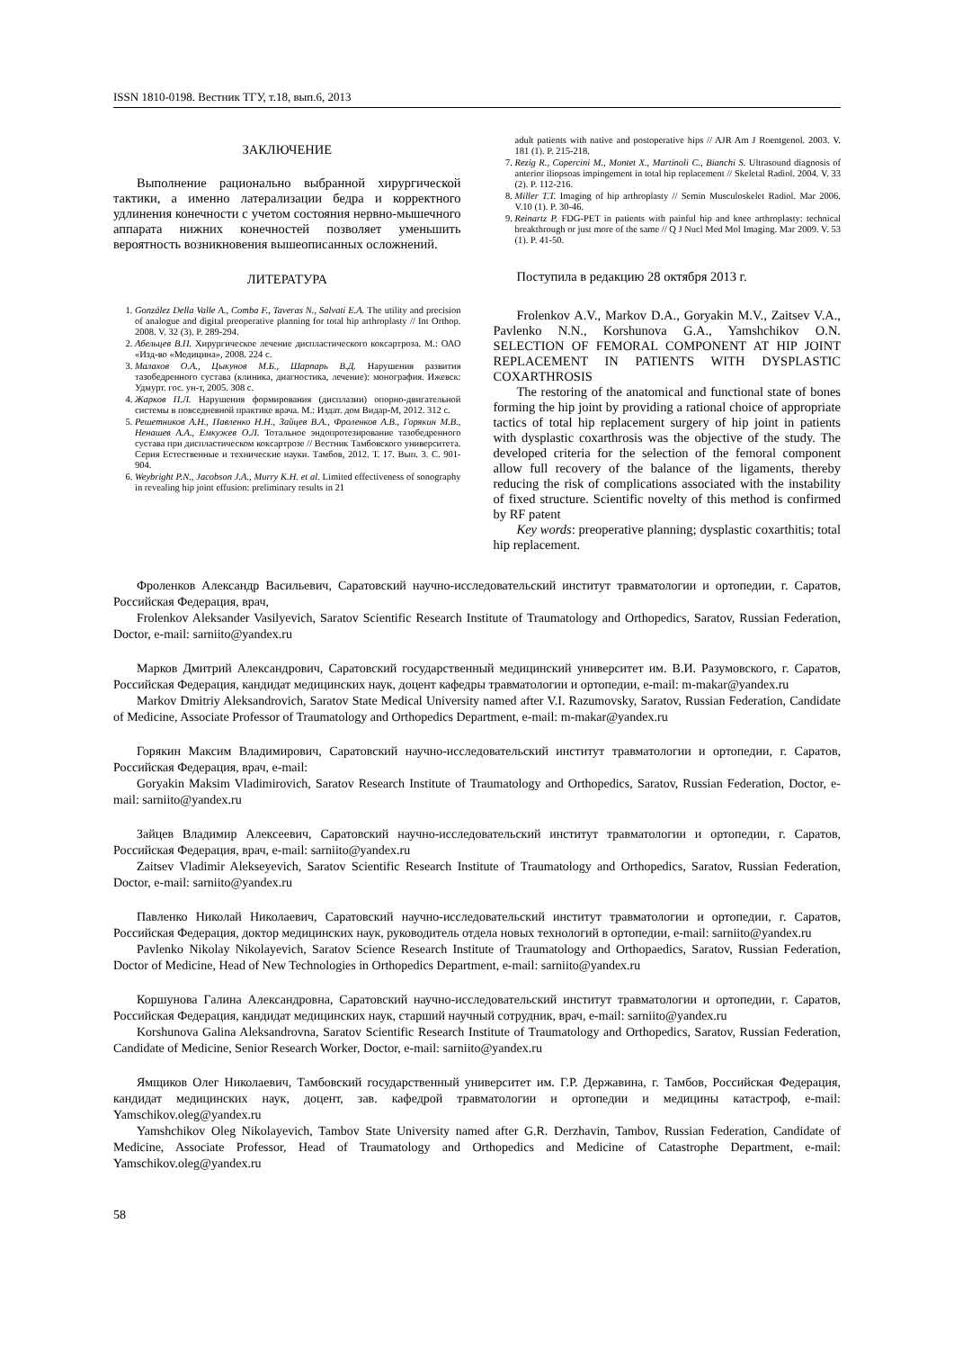ISSN 1810-0198. Вестник ТГУ, т.18, вып.6, 2013
ЗАКЛЮЧЕНИЕ
Выполнение рационально выбранной хирургической тактики, а именно латерализации бедра и корректного удлинения конечности с учетом состояния нервно-мышечного аппарата нижних конечностей позволяет уменьшить вероятность возникновения вышеописанных осложнений.
ЛИТЕРАТУРА
1. González Della Valle A., Comba F., Taveras N., Salvati E.A. The utility and precision of analogue and digital preoperative planning for total hip arthroplasty // Int Orthop. 2008. V. 32 (3). P. 289-294.
2. Абельцев В.П. Хирургическое лечение диспластического коксартроза. М.: ОАО «Изд-во «Медицина», 2008. 224 с.
3. Малахов О.А., Цыкунов М.Б., Шарпарь В.Д. Нарушения развития тазобедренного сустава (клиника, диагностика, лечение): монография. Ижевск: Удмурт. гос. ун-т, 2005. 308 с.
4. Жарков П.Л. Нарушения формирования (дисплазии) опорно-двигательной системы в повседневной практике врача. М.: Издат. дом Видар-М, 2012. 312 с.
5. Решетников А.Н., Павленко Н.Н., Зайцев В.А., Фроленков А.В., Горякин М.В., Ненашев А.А., Емкужев О.Л. Тотальное эндопротезирование тазобедренного сустава при диспластическом коксартрозе // Вестник Тамбовского университета. Серия Естественные и технические науки. Тамбов, 2012. Т. 17. Вып. 3. С. 901-904.
6. Weybright P.N., Jacobson J.A., Murry K.H. et al. Limited effectiveness of sonography in revealing hip joint effusion: preliminary results in 21
adult patients with native and postoperative hips // AJR Am J Roentgenol. 2003. V. 181 (1). P. 215-218.
7. Rezig R., Copercini M., Montet X., Martinoli C., Bianchi S. Ultrasound diagnosis of anterior iliopsoas impingement in total hip replacement // Skeletal Radiol. 2004. V. 33 (2). P. 112-216.
8. Miller T.T. Imaging of hip arthroplasty // Semin Musculoskelet Radiol. Mar 2006. V.10 (1). P. 30-46.
9. Reinartz P. FDG-PET in patients with painful hip and knee arthroplasty: technical breakthrough or just more of the same // Q J Nucl Med Mol Imaging. Mar 2009. V. 53 (1). P. 41-50.
Поступила в редакцию 28 октября 2013 г.
Frolenkov A.V., Markov D.A., Goryakin M.V., Zaitsev V.A., Pavlenko N.N., Korshunova G.A., Yamshchikov O.N. SELECTION OF FEMORAL COMPONENT AT HIP JOINT REPLACEMENT IN PATIENTS WITH DYSPLASTIC COXARTHROSIS
The restoring of the anatomical and functional state of bones forming the hip joint by providing a rational choice of appropriate tactics of total hip replacement surgery of hip joint in patients with dysplastic coxarthrosis was the objective of the study. The developed criteria for the selection of the femoral component allow full recovery of the balance of the ligaments, thereby reducing the risk of complications associated with the instability of fixed structure. Scientific novelty of this method is confirmed by RF patent
Key words: preoperative planning; dysplastic coxarthitis; total hip replacement.
Фроленков Александр Васильевич, Саратовский научно-исследовательский институт травматологии и ортопедии, г. Саратов, Российская Федерация, врач,
Frolenkov Aleksander Vasilyevich, Saratov Scientific Research Institute of Traumatology and Orthopedics, Saratov, Russian Federation, Doctor, e-mail: sarniito@yandex.ru
Марков Дмитрий Александрович, Саратовский государственный медицинский университет им. В.И. Разумовского, г. Саратов, Российская Федерация, кандидат медицинских наук, доцент кафедры травматологии и ортопедии, e-mail: m-makar@yandex.ru
Markov Dmitriy Aleksandrovich, Saratov State Medical University named after V.I. Razumovsky, Saratov, Russian Federation, Candidate of Medicine, Associate Professor of Traumatology and Orthopedics Department, e-mail: m-makar@yandex.ru
Горякин Максим Владимирович, Саратовский научно-исследовательский институт травматологии и ортопедии, г. Саратов, Российская Федерация, врач, e-mail:
Goryakin Maksim Vladimirovich, Saratov Research Institute of Traumatology and Orthopedics, Saratov, Russian Federation, Doctor, e-mail: sarniito@yandex.ru
Зайцев Владимир Алексеевич, Саратовский научно-исследовательский институт травматологии и ортопедии, г. Саратов, Российская Федерация, врач, e-mail: sarniito@yandex.ru
Zaitsev Vladimir Alekseyevich, Saratov Scientific Research Institute of Traumatology and Orthopedics, Saratov, Russian Federation, Doctor, e-mail: sarniito@yandex.ru
Павленко Николай Николаевич, Саратовский научно-исследовательский институт травматологии и ортопедии, г. Саратов, Российская Федерация, доктор медицинских наук, руководитель отдела новых технологий в ортопедии, e-mail: sarniito@yandex.ru
Pavlenko Nikolay Nikolayevich, Saratov Science Research Institute of Traumatology and Orthopaedics, Saratov, Russian Federation, Doctor of Medicine, Head of New Technologies in Orthopedics Department, e-mail: sarniito@yandex.ru
Коршунова Галина Александровна, Саратовский научно-исследовательский институт травматологии и ортопедии, г. Саратов, Российская Федерация, кандидат медицинских наук, старший научный сотрудник, врач, e-mail: sarniito@yandex.ru
Korshunova Galina Aleksandrovna, Saratov Scientific Research Institute of Traumatology and Orthopedics, Saratov, Russian Federation, Candidate of Medicine, Senior Research Worker, Doctor, e-mail: sarniito@yandex.ru
Ямщиков Олег Николаевич, Тамбовский государственный университет им. Г.Р. Державина, г. Тамбов, Российская Федерация, кандидат медицинских наук, доцент, зав. кафедрой травматологии и ортопедии и медицины катастроф, e-mail: Yamschikov.oleg@yandex.ru
Yamshchikov Oleg Nikolayevich, Tambov State University named after G.R. Derzhavin, Tambov, Russian Federation, Candidate of Medicine, Associate Professor, Head of Traumatology and Orthopedics and Medicine of Catastrophe Department, e-mail: Yamschikov.oleg@yandex.ru
58